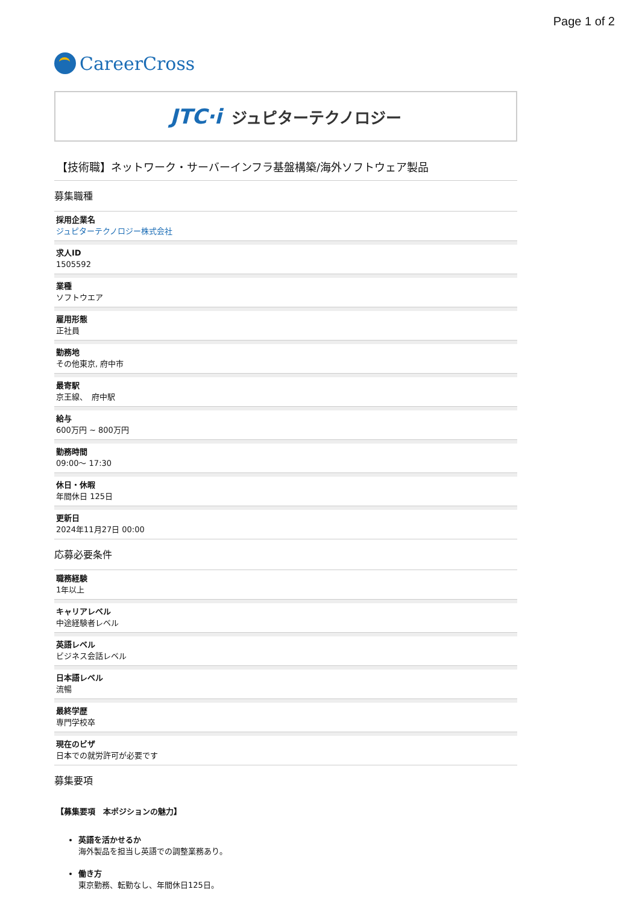Page 1 of 2
CareerCross
JTC·i ジュピターテクノロジー
【技術職】ネットワーク・サーバーインフラ基盤構築/海外ソフトウェア製品
募集職種
採用企業名
ジュピターテクノロジー株式会社
求人ID
1505592
業種
ソフトウエア
雇用形態
正社員
勤務地
その他東京, 府中市
最寄駅
京王線、　府中駅
給与
600万円 ~ 800万円
勤務時間
09:00〜 17:30
休日・休暇
年間休日 125日
更新日
2024年11月27日 00:00
応募必要条件
職務経験
1年以上
キャリアレベル
中途経験者レベル
英語レベル
ビジネス会話レベル
日本語レベル
流暢
最終学歴
専門学校卒
現在のビザ
日本での就労許可が必要です
募集要項
【募集要項　本ポジションの魅力】
英語を活かせるか
海外製品を担当し英語での調整業務あり。
働き方
東京勤務、転勤なし、年間休日125日。